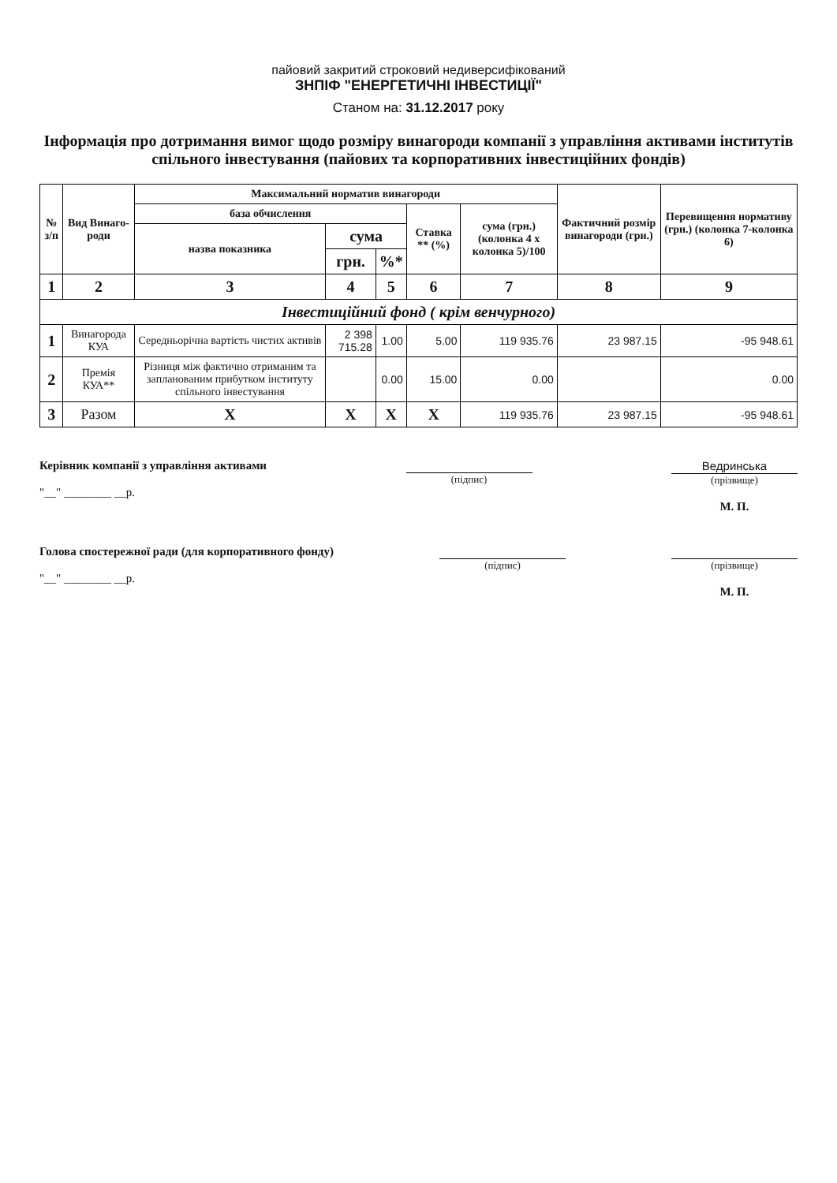пайовий закритий строковий недиверсифікований
ЗНПІФ "ЕНЕРГЕТИЧНІ ІНВЕСТИЦІЇ"
Станом на: 31.12.2017 року
Інформація про дотримання вимог щодо розміру винагороди компанії з управління активами інститутів спільного інвестування (пайових та корпоративних інвестиційних фондів)
| № з/п | Вид Винаго-роди | Максимальний норматив винагороди | | | | | Фактичний розмір винагороди (грн.) | Перевищення нормативу (грн.) (колонка 7-колонка 6) |
| --- | --- | --- | --- | --- | --- | --- | --- | --- |
| | | база обчислення | | | Ставка ** (%) | сума (грн.) (колонка 4 х колонка 5)/100 | | |
| | | назва показника | сума | | | | | |
| | | | грн. | %* | | | | |
| 1 | 2 | 3 | 4 | 5 | 6 | 7 | 8 | 9 |
| Інвестиційний фонд ( крім венчурного) | | | | | | | | |
| 1 | Винагорода КУА | Середньорічна вартість чистих активів | 2 398 715.28 | 1.00 | 5.00 | 119 935.76 | 23 987.15 | -95 948.61 |
| 2 | Премія КУА** | Різниця між фактично отриманим та запланованим прибутком інституту спільного інвестування | | 0.00 | 15.00 | 0.00 | | 0.00 |
| 3 | Разом | X | X | X | X | 119 935.76 | 23 987.15 | -95 948.61 |
Керівник компанії з управління активами
"__" ________ __р.
(підпис)
Ведринська
(прізвище)
М. П.
Голова спостережної ради (для корпоративного фонду)
"__" ________ __р.
(підпис)
(прізвище)
М. П.